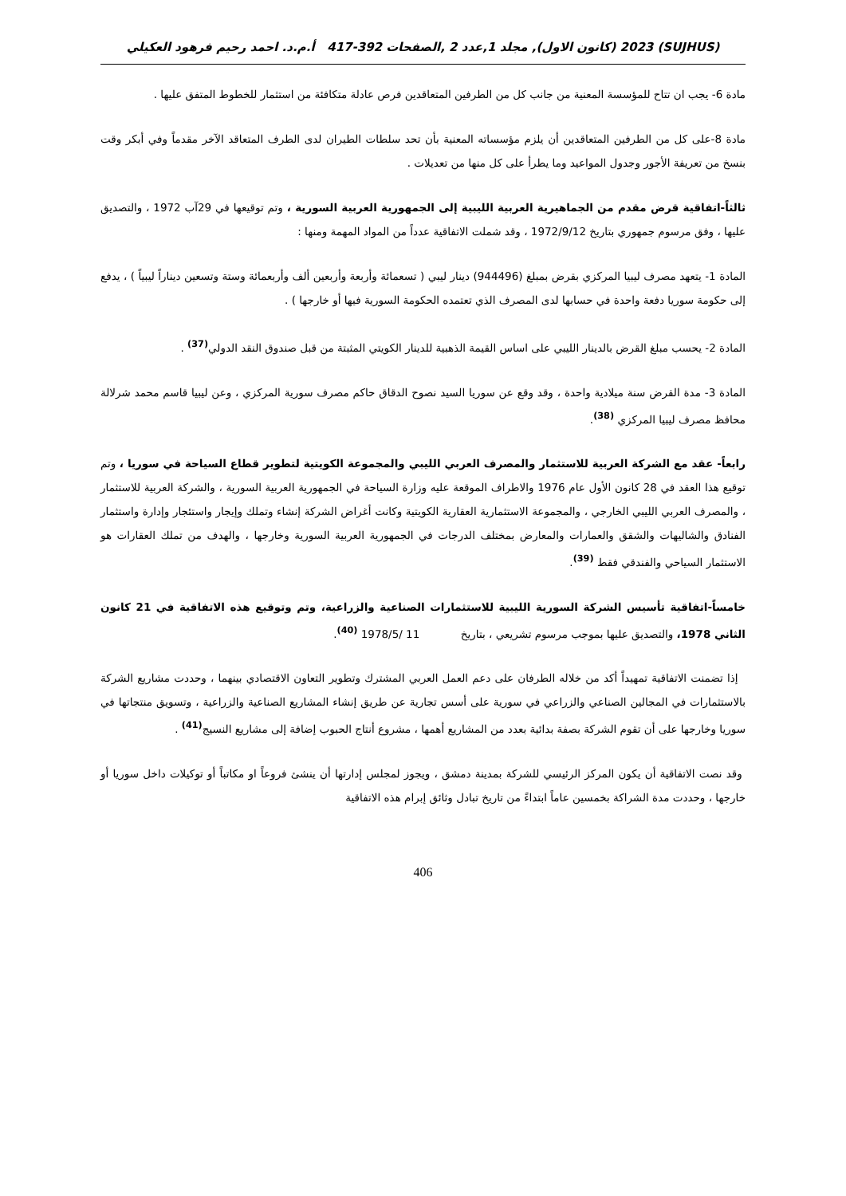(SUJHUS) 2023 (كانون الاول), مجلد 1,عدد 2 ,الصفحات 392-417 أ.م.د. احمد رحيم فرهود العكيلي
مادة 6- يجب ان تتاح للمؤسسة المعنية من جانب كل من الطرفين المتعاقدين فرص عادلة متكافئة من استثمار للخطوط المتفق عليها .
مادة 8-على كل من الطرفين المتعاقدين أن يلزم مؤسساته المعنية بأن تحد سلطات الطيران لدى الطرف المتعاقد الآخر مقدماً وفي أبكر وقت بنسخ من تعريفة الأجور وجدول المواعيد وما يطرأ على كل منها من تعديلات .
ثالثاً-اتفاقية قرض مقدم من الجماهيرية العربية الليبية إلى الجمهورية العربية السورية ، وتم توقيعها في 29آب 1972 ، والتصديق عليها ، وفق مرسوم جمهوري بتاريخ 1972/9/12 ، وقد شملت الاتفاقية عدداً من المواد المهمة ومنها :
المادة 1- يتعهد مصرف ليبيا المركزي بقرض بمبلغ (944496) دينار ليبي ( تسعمائة وأربعة وأربعين ألف وأربعمائة وستة وتسعين ديناراً ليبياً ) ، يدفع إلى حكومة سوريا دفعة واحدة في حسابها لدى المصرف الذي تعتمده الحكومة السورية فيها أو خارجها ) .
المادة 2- يحسب مبلغ القرض بالدينار الليبي على اساس القيمة الذهبية للدينار الكويتي المثبتة من قبل صندوق النقد الدولي<sup>(37)</sup> .
المادة 3- مدة القرض سنة ميلادية واحدة ، وقد وقع عن سوريا السيد نصوح الدقاق حاكم مصرف سورية المركزي ، وعن ليبيا قاسم محمد شرلالة محافظ مصرف ليبيا المركزي <sup>(38)</sup>.
رابعاً- عقد مع الشركة العربية للاستثمار والمصرف العربي الليبي والمجموعة الكويتية لتطوير قطاع السياحة في سوريا ، وتم توقيع هذا العقد في 28 كانون الأول عام 1976 والاطراف الموقعة عليه وزارة السياحة في الجمهورية العربية السورية ، والشركة العربية للاستثمار ، والمصرف العربي الليبي الخارجي ، والمجموعة الاستثمارية العقارية الكويتية وكانت أغراض الشركة إنشاء وتملك وإيجار واستئجار وإدارة واستثمار الفنادق والشاليهات والشقق والعمارات والمعارض بمختلف الدرجات في الجمهورية العربية السورية وخارجها ، والهدف من تملك العقارات هو الاستثمار السياحي والفندقي فقط <sup>(39)</sup>.
خامساً-اتفاقية تأسيس الشركة السورية الليبية للاستثمارات الصناعية والزراعية، وتم وتوقيع هذه الاتفاقية في 21 كانون الثاني 1978، والتصديق عليها بموجب مرسوم تشريعي ، بتاريخ 11 /1978/5 <sup>(40)</sup>.
إذا تضمنت الاتفاقية تمهيداً أكد من خلاله الطرفان على دعم العمل العربي المشترك وتطوير التعاون الاقتصادي بينهما ، وحددت مشاريع الشركة بالاستثمارات في المجالين الصناعي والزراعي في سورية على أسس تجارية عن طريق إنشاء المشاريع الصناعية والزراعية ، وتسويق منتجاتها في سوريا وخارجها على أن تقوم الشركة بصفة بدائية بعدد من المشاريع أهمها ، مشروع أنتاج الحبوب إضافة إلى مشاريع النسيج<sup>(41)</sup> .
وقد نصت الاتفاقية أن يكون المركز الرئيسي للشركة بمدينة دمشق ، ويجوز لمجلس إدارتها أن ينشئ فروعاً او مكاتباً أو توكيلات داخل سوريا أو خارجها ، وحددت مدة الشراكة بخمسين عاماً ابتداءً من تاريخ تبادل وثائق إبرام هذه الاتفاقية
406